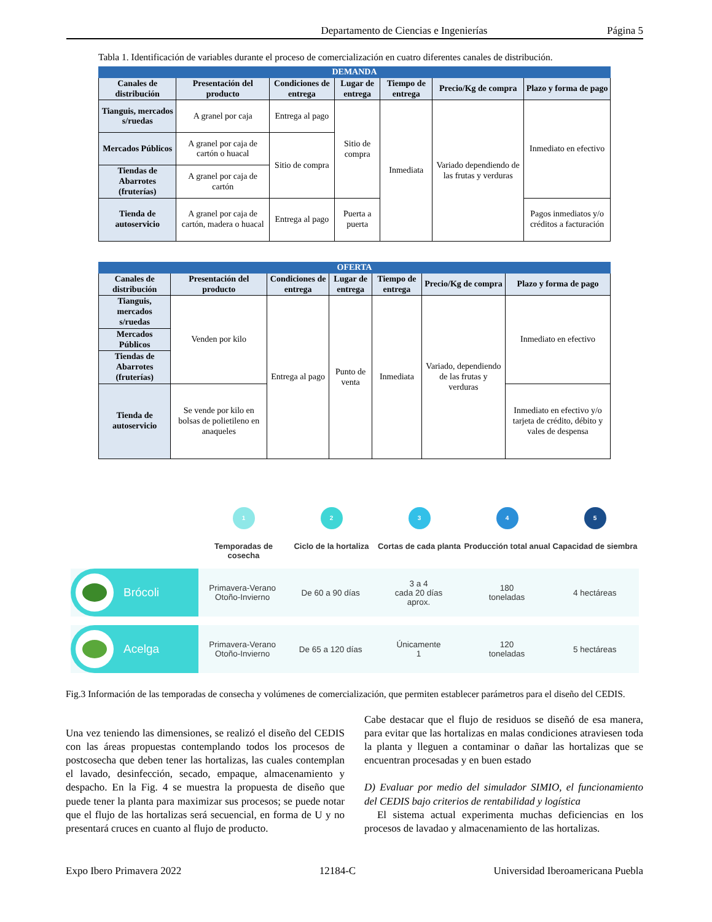Departamento de Ciencias e Ingenierías Página 5
Tabla 1. Identificación de variables durante el proceso de comercialización en cuatro diferentes canales de distribución.
| DEMANDA | | | | | | |
| --- | --- | --- | --- | --- | --- | --- |
| Canales de distribución | Presentación del producto | Condiciones de entrega | Lugar de entrega | Tiempo de entrega | Precio/Kg de compra | Plazo y forma de pago |
| Tianguis, mercados s/ruedas | A granel por caja | Entrega al pago | Sitio de compra | Inmediata | Variado dependiendo de las frutas y verduras | Inmediato en efectivo |
| Mercados Públicos | A granel por caja de cartón o huacal | Sitio de compra | | | | |
| Tiendas de Abarrotes (fruterías) | A granel por caja de cartón | | | | | |
| Tienda de autoservicio | A granel por caja de cartón, madera o huacal | Entrega al pago | Puerta a puerta | | | Pagos inmediatos y/o créditos a facturación |
| OFERTA | | | | | | |
| --- | --- | --- | --- | --- | --- | --- |
| Canales de distribución | Presentación del producto | Condiciones de entrega | Lugar de entrega | Tiempo de entrega | Precio/Kg de compra | Plazo y forma de pago |
| Tianguis, mercados s/ruedas | Venden por kilo | Entrega al pago | Punto de venta | Inmediata | Variado, dependiendo de las frutas y verduras | Inmediato en efectivo |
| Mercados Públicos | | | | | | |
| Tiendas de Abarrotes (fruterías) | | | | | | |
| Tienda de autoservicio | Se vende por kilo en bolsas de polietileno en anaqueles | | | | | Inmediato en efectivo y/o tarjeta de crédito, débito y vales de despensa |
1
Temporadas de cosecha
2
Ciclo de la hortaliza
3
Cortas de cada planta
4
Producción total anual
5
Capacidad de siembra
Brócoli
Primavera-Verano
Otoño-Invierno
De 60 a 90 días
3 a 4
cada 20 días
aprox.
180
toneladas
4 hectáreas
Acelga
Primavera-Verano
Otoño-Invierno
De 65 a 120 días
Únicamente
1
120
toneladas
5 hectáreas
Fig.3 Información de las temporadas de consecha y volúmenes de comercialización, que permiten establecer parámetros para el diseño del CEDIS.
Una vez teniendo las dimensiones, se realizó el diseño del CEDIS con las áreas propuestas contemplando todos los procesos de postcosecha que deben tener las hortalizas, las cuales contemplan el lavado, desinfección, secado, empaque, almacenamiento y despacho. En la Fig. 4 se muestra la propuesta de diseño que puede tener la planta para maximizar sus procesos; se puede notar que el flujo de las hortalizas será secuencial, en forma de U y no presentará cruces en cuanto al flujo de producto.
Cabe destacar que el flujo de residuos se diseñó de esa manera, para evitar que las hortalizas en malas condiciones atraviesen toda la planta y lleguen a contaminar o dañar las hortalizas que se encuentran procesadas y en buen estado
D) Evaluar por medio del simulador SIMIO, el funcionamiento del CEDIS bajo criterios de rentabilidad y logística
El sistema actual experimenta muchas deficiencias en los procesos de lavadao y almacenamiento de las hortalizas.
Expo Ibero Primavera 2022 12184-C Universidad Iberoamericana Puebla